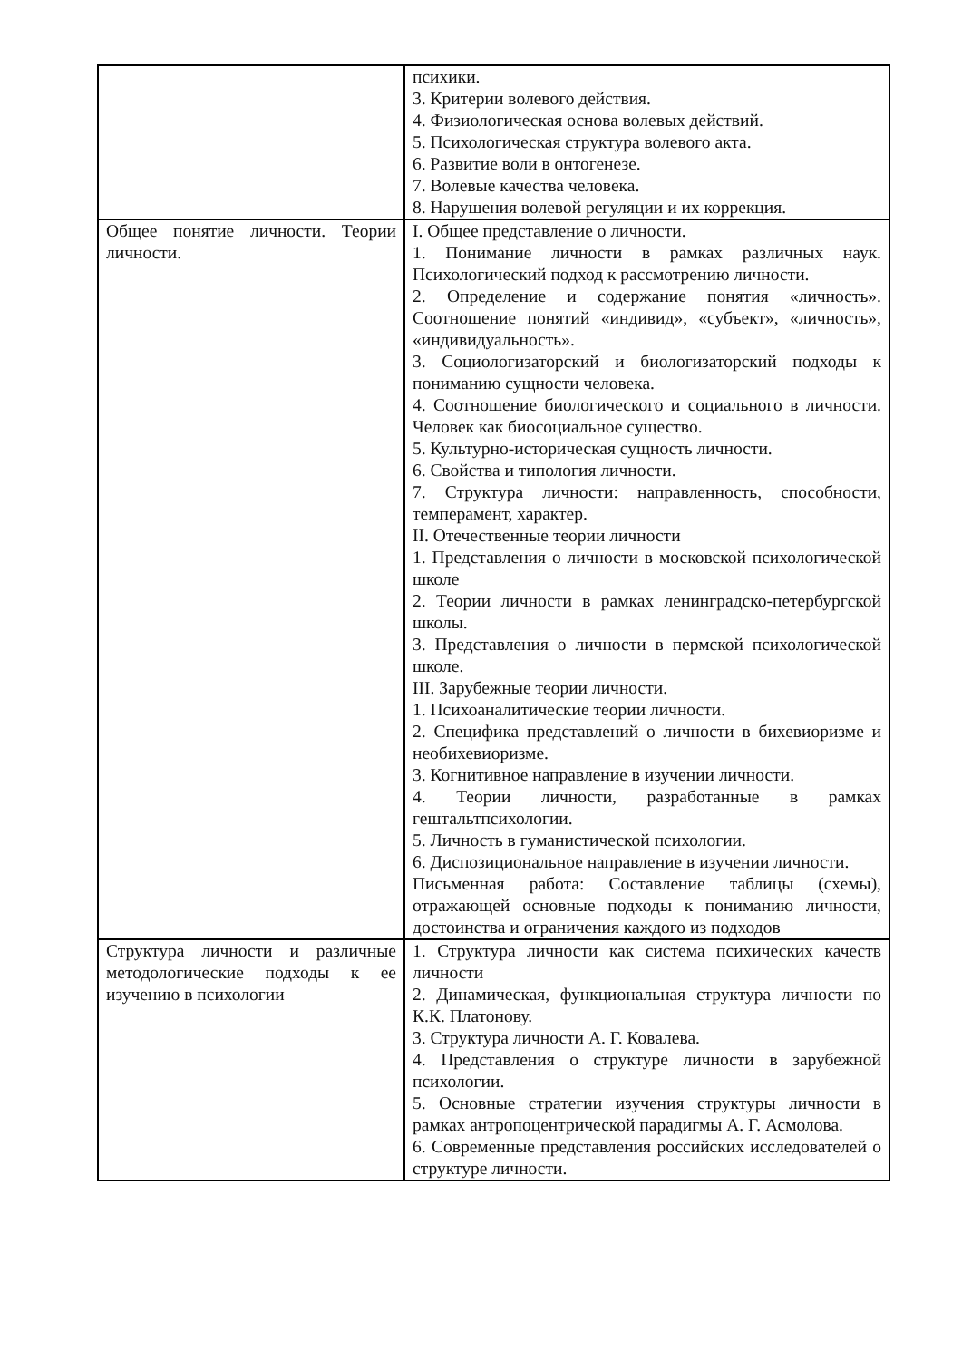| | психики. 3. Критерии волевого действия. 4. Физиологическая основа волевых действий. 5. Психологическая структура волевого акта. 6. Развитие воли в онтогенезе. 7. Волевые качества человека. 8. Нарушения волевой регуляции и их коррекция. |
| Общее понятие личности. Теории личности. | I. Общее представление о личности. 1. Понимание личности в рамках различных наук. Психологический подход к рассмотрению личности. 2. Определение и содержание понятия «личность». Соотношение понятий «индивид», «субъект», «личность», «индивидуальность». 3. Социологизаторский и биологизаторский подходы к пониманию сущности человека. 4. Соотношение биологического и социального в личности. Человек как биосоциальное существо. 5. Культурно-историческая сущность личности. 6. Свойства и типология личности. 7. Структура личности: направленность, способности, темперамент, характер. II. Отечественные теории личности 1. Представления о личности в московской психологической школе 2. Теории личности в рамках ленинградско-петербургской школы. 3. Представления о личности в пермской психологической школе. III. Зарубежные теории личности. 1. Психоаналитические теории личности. 2. Специфика представлений о личности в бихевиоризме и необихевиоризме. 3. Когнитивное направление в изучении личности. 4. Теории личности, разработанные в рамках гештальтпсихологии. 5. Личность в гуманистической психологии. 6. Диспозициональное направление в изучении личности. Письменная работа: Составление таблицы (схемы), отражающей основные подходы к пониманию личности, достоинства и ограничения каждого из подходов |
| Структура личности и различные методологические подходы к ее изучению в психологии | 1. Структура личности как система психических качеств личности 2. Динамическая, функциональная структура личности по К.К. Платонову. 3. Структура личности А. Г. Ковалева. 4. Представления о структуре личности в зарубежной психологии. 5. Основные стратегии изучения структуры личности в рамках антропоцентрической парадигмы А. Г. Асмолова. 6. Современные представления российских исследователей о структуре личности. |